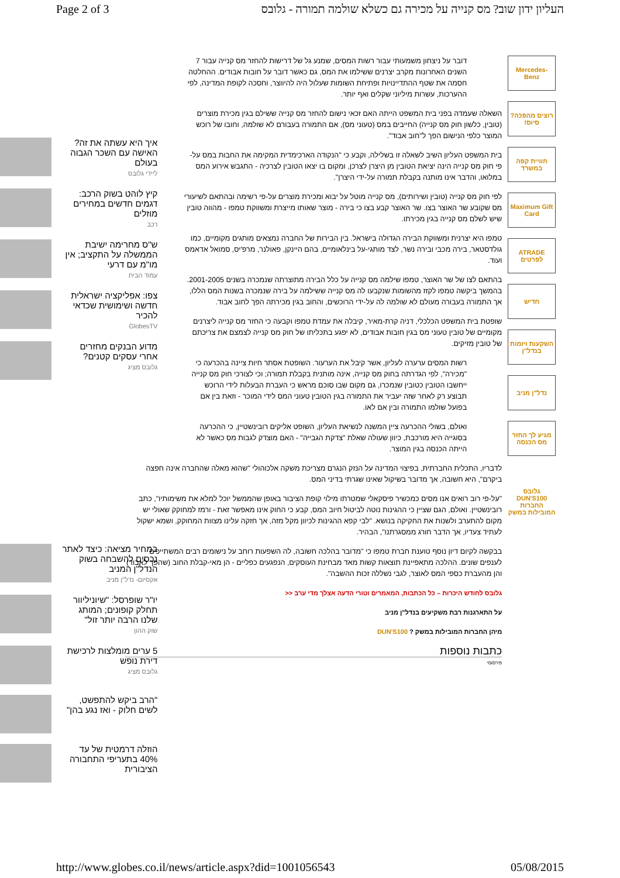Page 2 of 3 העליון ידון שוב? מס קנייה על מכירה גם כשלא שולמה תמורה - גלובס
Mercedes-Benz
רוצים מהפכה? סיוס!
חוויית קפה במשרד
Maximum Gift Card
ATRADE לפרטים
חדיש
השקעות ויזמות בנדל"ן
נדל"ן מניב
מגיע לך החזר מס הכנסה
גלובס DUN'S100 החברות המובילות במשק
דובר על ניצחון משמעותי עבור רשות המסים, שמנע גל של דרישות להחזר מס קנייה עבור 7 השנים האחרונות מקרב יצרנים ששילמו את המס, גם כאשר דובר על חובות אבודים. ההחלטה חסמה את שטף ההתדיינויות ופתיחת השומות שעלול היה להיווצר, וחסכה לקופת המדינה, לפי ההערכות, עשרות מיליוני שקלים ואף יותר.
השאלה שעמדה בפני בית המשפט הייתה האם זכאי נישום להחזר מס קנייה ששילם בגין מכירת מוצרים (טובין, כלשון חוק מס קנייה) החייבים במס (טעוני מס), אם התמורה בעבורם לא שולמה, וחובו של רוכש המוצר כלפי הנישום הפך ל"חוב אבוד".
בית המשפט העליון השיב לשאלה זו בשלילה, וקבע כי "הנקודה הארכימדית המקימה את החבות במס על-פי חוק מס קנייה הינה יציאת הטובין מן היצרן לצרכן, ומקום בו יצאו הטובין לצרכיה - התגבש אירוע המס במלואו, והדבר אינו מותנה בקבלת תמורה על-ידי היצרן".
לפי חוק מס קנייה (טובין ושירותים), מס קנייה מוטל על יבוא ומכירת מוצרים על-פי רשימה ובהתאם לשיעורי מס שקובע שר האוצר בצו. שר האוצר קבע בצו כי בירה - מוצר שאותו מייצרת ומשווקת טמפו - מהווה טובין שיש לשלם מס קנייה בגין מכירתו.
טמפו היא יצרנית ומשווקת הבירה הגדולה בישראל. בין הבירות של החברה נמצאים מותגים מקומיים, כמו גולדסטאר, בירה מכבי ובירה נשר, לצד מותגי-על בינלאומיים, בהם היינקן, פאולנר, מרפ'יס, סמואל אדאמס ועוד.
בהתאם לצו של שר האוצר, טמפו שילמה מס קנייה על כלל הבירה מתוצרתה שנמכרה בשנים 2001-2005. בהמשך ביקשה טמפו לקזז מהשומות שנקבעו לה מס קנייה ששילמה על בירה שנמכרה בשנות המס הללו, אך התמורה בעבורה מעולם לא שולמה לה על-ידי הרוכשים, והחוב בגין מכירתה הפך לחוב אבוד.
שופטת בית המשפט הכלכלי, דניה קרת-מאיר, קיבלה את עמדת טמפו וקבעה כי החזר מס קנייה ליצרנים מקומיים של טובין טעוני מס בגין חובות אבודים, לא יפגע בתכליתו של חוק מס קנייה לצמצם את צריכתם של טובין מזיקים.
רשות המסים ערערה לעליון, אשר קיבל את הערעור. השופטת אסתר חיות ציינה בהכרעה כי "מכירה", לפי הגדרתה בחוק מס קנייה, אינה מותנית בקבלת תמורה; וכי לצורכי חוק מס קנייה ייחשבו הטובין כטובין שנמכרו, גם מקום שבו סוכם מראש כי העברת הבעלות לידי הרוכש תבוצע רק לאחר שזה יעביר את התמורה בגין הטובין טעוני המס לידי המוכר - וזאת בין אם בפועל שולמו התמורה ובין אם לאו.
ואולם, בשולי ההכרעה ציין המשנה לנשיאת העליון, השופט אליקים רובינשטיין, כי ההכרעה בסוגייה היא מורכבת, כיוון שעולה שאלת "צדקת הגבייה" - האם מוצדק לגבות מס כאשר לא הייתה הכנסה בגין המוצר.
לדבריו, התכלית החברתית, בפיצוי המדינה על הנזק הנגרם מצריכת משקה אלכוהולי "שהוא מאלה שהחברה אינה חפצה ביקרם", היא חשובה, אך מדובר בשיקול שאינו שגרתי בדיני המס.
"על-פי רוב רואים אנו מסים כמכשיר פיסקאלי שמטרתו מילוי קופת הציבור באופן שהממשל יוכל למלא את משימותיו", כתב רובינשטיין. ואולם, הגם שציין כי ההגינות נוטה לביטול חיוב המס, קבע כי החוק אינו מאפשר זאת - ורמז למחוקק שאולי יש מקום להתערב ולשנות את החקיקה בנושא. "לבי קפא ההגינות לכיוון מקל מזה, אך חזקה עלינו מצוות המחוקק, ושמא ישקול לעתיד צעדיו, אך הדבר חורג ממסגרתנו", הבהיר.
בבקשה לקיום דיון נוסף טוענת חברת טמפו כי "מדובר בהלכה חשובה, לה השפעות רוחב על נישומים רבים המשתייכים לענפים שונים. ההלכה מתאפיינת תוצאות קשות מאד מבחינת העוסקים, הנפגעים כפליים - הן מאי-קבלת החוב (שהפך לאבוד) והן מהעברת כספי המס לאוצר, לגבי נשללה זכות ההשבה".
גלובס לחודש היכרות – כל הכתבות, המאמרים וטורי הדעה אצלך מדי ערב <<
על התארגנות רבת משקיעים בנדל"ן מניב
מיהן החברות המובילות במשק ? DUN'S100
כתבות נוספות
פירסומי
איך היא עשתה את זה? האישה עם השכר הגבוה בעולם
ליידי גלובס
קיץ לוהט בשוק הרכב: דגמים חדשים במחירים מוזלים
רכב
ש"ס מחרימה ישיבת הממשלה על התקציב; אין מו"מ עם דרעי
עמוד הבית
צפו: אפליקציה ישראלית חדשה ושימושית שכדאי להכיר
GlobesTV
מדוע הבנקים מחזרים אחרי עסקים קטנים?
גלובס מציג
במחיר מציאה: כיצד לאתר נכסים להשבחה בשוק הנדל"ן המניב
אקסיום- נדל"ן מניב
יו"ר שופרסל: "שיוניליוור תחלק קופונים; המותג שלנו הרבה יותר זול"
שוק ההון
5 ערים מומלצות לרכישת דירת נופש
גלובס מציג
"הרב ביקש להתפשט, לשים חלוק - ואז נגע בהן"
הוזלה דרמטית של עד 40% בתעריפי התחבורה הציבורית
http://www.globes.co.il/news/article.aspx?did=1001056543 05/08/2015